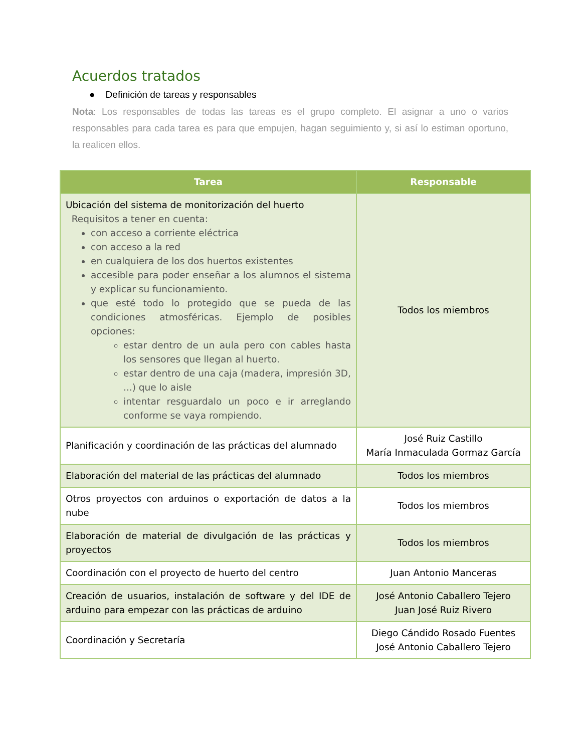Acuerdos tratados
● Definición de tareas y responsables
Nota: Los responsables de todas las tareas es el grupo completo. El asignar a uno o varios responsables para cada tarea es para que empujen, hagan seguimiento y, si así lo estiman oportuno, la realicen ellos.
| Tarea | Responsable |
| --- | --- |
| Ubicación del sistema de monitorización del huerto Requisitos a tener en cuenta: con acceso a corriente eléctrica con acceso a la red en cualquiera de los dos huertos existentes accesible para poder enseñar a los alumnos el sistema y explicar su funcionamiento. que esté todo lo protegido que se pueda de las condiciones atmosféricas. Ejemplo de posibles opciones: estar dentro de un aula pero con cables hasta los sensores que llegan al huerto. estar dentro de una caja (madera, impresión 3D, ...) que lo aisle intentar resguardalo un poco e ir arreglando conforme se vaya rompiendo. | Todos los miembros |
| Planificación y coordinación de las prácticas del alumnado | José Ruiz Castillo María Inmaculada Gormaz García |
| Elaboración del material de las prácticas del alumnado | Todos los miembros |
| Otros proyectos con arduinos o exportación de datos a la nube | Todos los miembros |
| Elaboración de material de divulgación de las prácticas y proyectos | Todos los miembros |
| Coordinación con el proyecto de huerto del centro | Juan Antonio Manceras |
| Creación de usuarios, instalación de software y del IDE de arduino para empezar con las prácticas de arduino | José Antonio Caballero Tejero Juan José Ruiz Rivero |
| Coordinación y Secretaría | Diego Cándido Rosado Fuentes José Antonio Caballero Tejero |